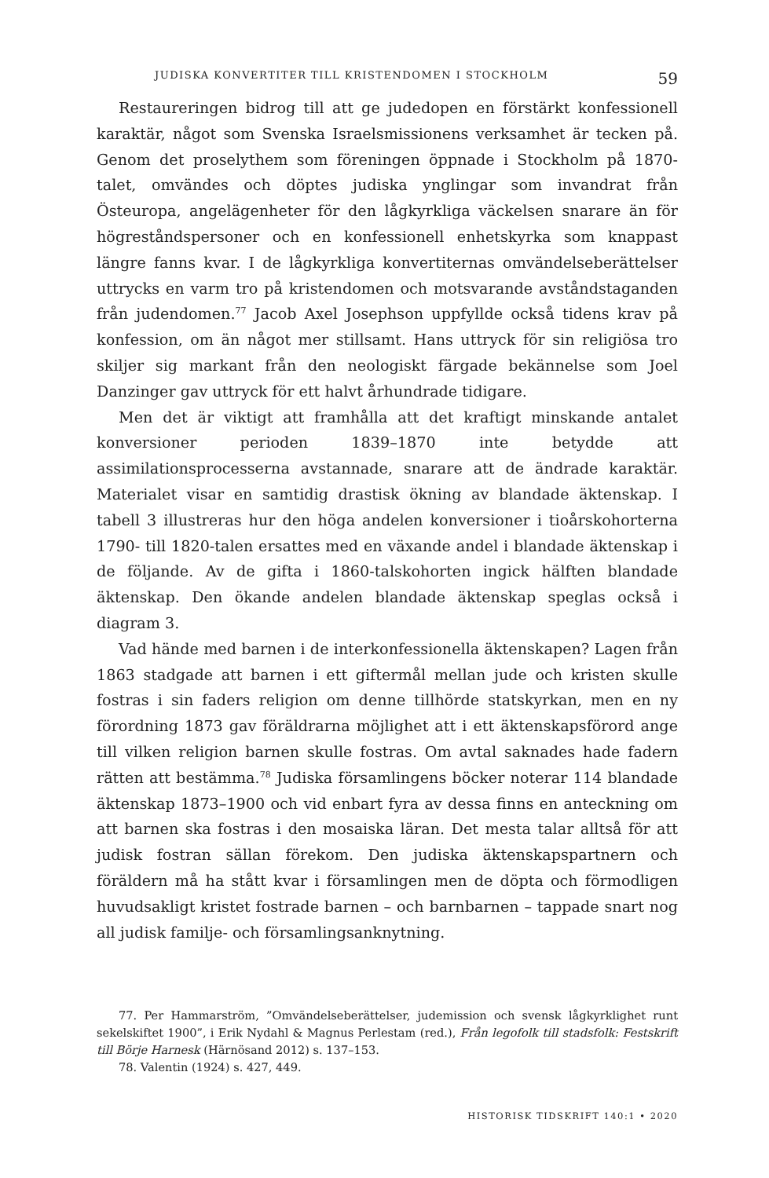JUDISKA KONVERTITER TILL KRISTENDOMEN I STOCKHOLM 59
Restaureringen bidrog till att ge judedopen en förstärkt konfessionell karaktär, något som Svenska Israelsmissionens verksamhet är tecken på. Genom det proselythem som föreningen öppnade i Stockholm på 1870-talet, omvändes och döptes judiska ynglingar som invandrat från Östeuropa, angelägenheter för den lågkyrkliga väckelsen snarare än för högreståndspersoner och en konfessionell enhetskyrka som knappast längre fanns kvar. I de lågkyrkliga konvertiternas omvändelseberättelser uttrycks en varm tro på kristendomen och motsvarande avståndstaganden från judendomen.<sup>77</sup> Jacob Axel Josephson uppfyllde också tidens krav på konfession, om än något mer stillsamt. Hans uttryck för sin religiösa tro skiljer sig markant från den neologiskt färgade bekännelse som Joel Danzinger gav uttryck för ett halvt århundrade tidigare.
Men det är viktigt att framhålla att det kraftigt minskande antalet konversioner perioden 1839–1870 inte betydde att assimilationsprocesserna avstannade, snarare att de ändrade karaktär. Materialet visar en samtidig drastisk ökning av blandade äktenskap. I tabell 3 illustreras hur den höga andelen konversioner i tioårskohorterna 1790- till 1820-talen ersattes med en växande andel i blandade äktenskap i de följande. Av de gifta i 1860-talskohorten ingick hälften blandade äktenskap. Den ökande andelen blandade äktenskap speglas också i diagram 3.
Vad hände med barnen i de interkonfessionella äktenskapen? Lagen från 1863 stadgade att barnen i ett giftermål mellan jude och kristen skulle fostras i sin faders religion om denne tillhörde statskyrkan, men en ny förordning 1873 gav föräldrarna möjlighet att i ett äktenskapsförord ange till vilken religion barnen skulle fostras. Om avtal saknades hade fadern rätten att bestämma.<sup>78</sup> Judiska församlingens böcker noterar 114 blandade äktenskap 1873–1900 och vid enbart fyra av dessa finns en anteckning om att barnen ska fostras i den mosaiska läran. Det mesta talar alltså för att judisk fostran sällan förekom. Den judiska äktenskapspartnern och föräldern må ha stått kvar i församlingen men de döpta och förmodligen huvudsakligt kristet fostrade barnen – och barnbarnen – tappade snart nog all judisk familje- och församlingsanknytning.
77. Per Hammarström, ”Omvändelseberättelser, judemission och svensk lågkyrklighet runt sekelskiftet 1900”, i Erik Nydahl & Magnus Perlestam (red.), Från legofolk till stadsfolk: Festskrift till Börje Harnesk (Härnösand 2012) s. 137–153.
78. Valentin (1924) s. 427, 449.
HISTORISK TIDSKRIFT 140:1 • 2020